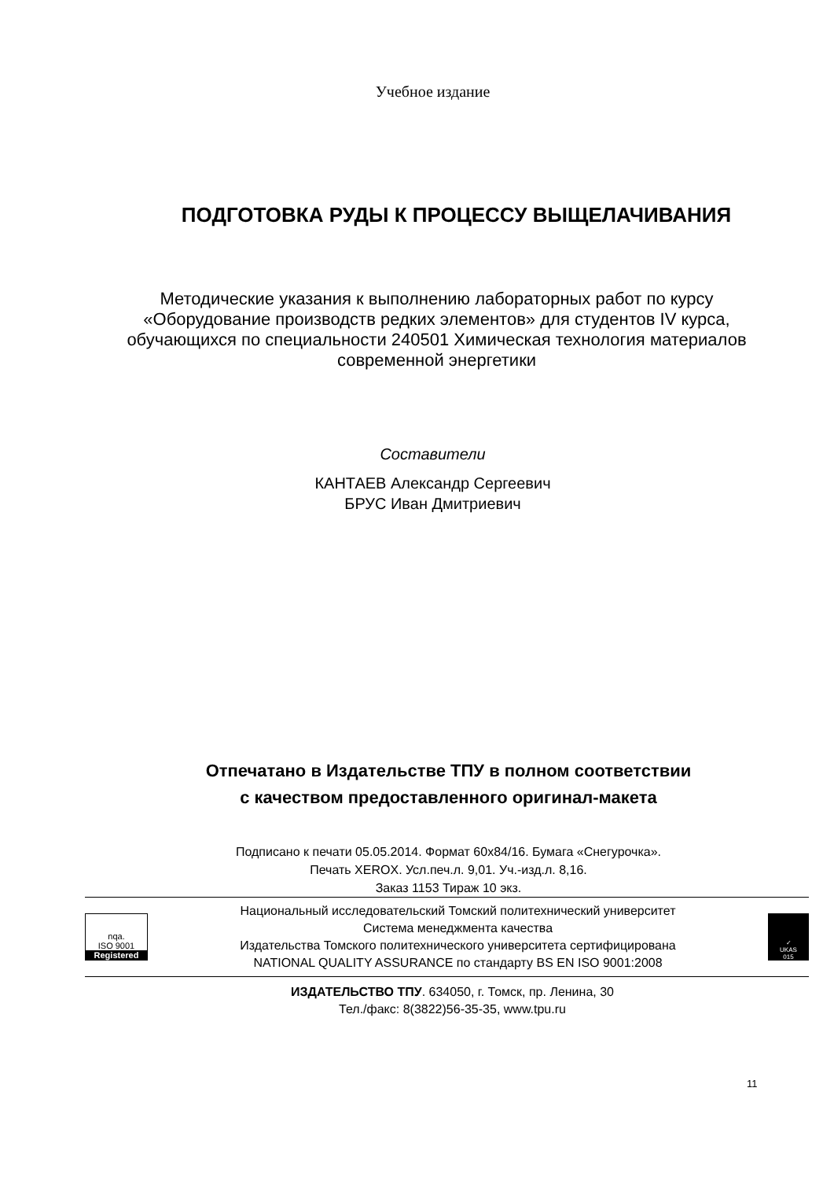Учебное издание
ПОДГОТОВКА РУДЫ К ПРОЦЕССУ ВЫЩЕЛАЧИВАНИЯ
Методические указания к выполнению лабораторных работ по курсу «Оборудование производств редких элементов» для студентов IV курса, обучающихся по специальности 240501 Химическая технология материалов современной энергетики
Составители
КАНТАЕВ Александр Сергеевич
БРУС Иван Дмитриевич
Отпечатано в Издательстве ТПУ в полном соответствии
с качеством предоставленного оригинал-макета
Подписано к печати 05.05.2014. Формат 60x84/16. Бумага «Снегурочка».
Печать XEROX. Усл.печ.л. 9,01. Уч.-изд.л. 8,16.
Заказ 1153 Тираж 10 экз.
nqa.
ISO 9001
Registered
Национальный исследовательский Томский политехнический университет
Система менеджмента качества
Издательства Томского политехнического университета сертифицирована
NATIONAL QUALITY ASSURANCE по стандарту BS EN ISO 9001:2008
✓
UKAS
015
ИЗДАТЕЛЬСТВО ТПУ. 634050, г. Томск, пр. Ленина, 30
Тел./факс: 8(3822)56-35-35, www.tpu.ru
11